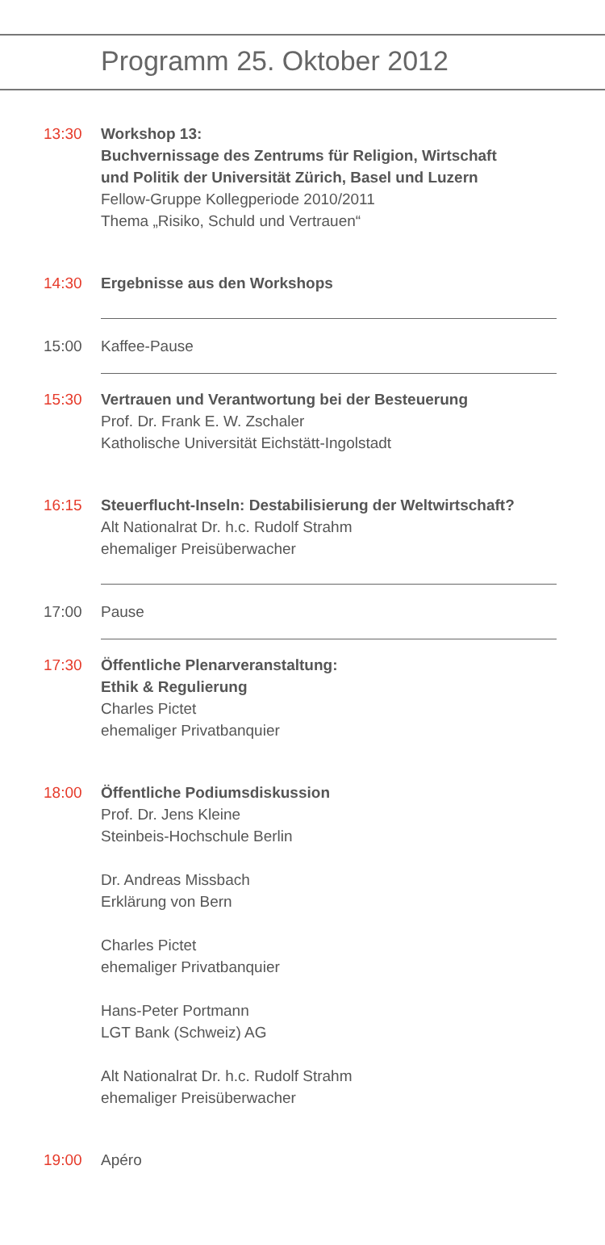Programm 25. Oktober 2012
13:30 Workshop 13:
Buchvernissage des Zentrums für Religion, Wirtschaft
und Politik der Universität Zürich, Basel und Luzern
Fellow-Gruppe Kollegperiode 2010/2011
Thema „Risiko, Schuld und Vertrauen“
14:30 Ergebnisse aus den Workshops
15:00 Kaffee-Pause
15:30 Vertrauen und Verantwortung bei der Besteuerung
Prof. Dr. Frank E. W. Zschaler
Katholische Universität Eichstätt-Ingolstadt
16:15 Steuerflucht-Inseln: Destabilisierung der Weltwirtschaft?
Alt Nationalrat Dr. h.c. Rudolf Strahm
ehemaliger Preisüberwacher
17:00 Pause
17:30 Öffentliche Plenarveranstaltung:
Ethik & Regulierung
Charles Pictet
ehemaliger Privatbanquier
18:00 Öffentliche Podiumsdiskussion
Prof. Dr. Jens Kleine
Steinbeis-Hochschule Berlin
Dr. Andreas Missbach
Erklärung von Bern
Charles Pictet
ehemaliger Privatbanquier
Hans-Peter Portmann
LGT Bank (Schweiz) AG
Alt Nationalrat Dr. h.c. Rudolf Strahm
ehemaliger Preisüberwacher
19:00 Apéro